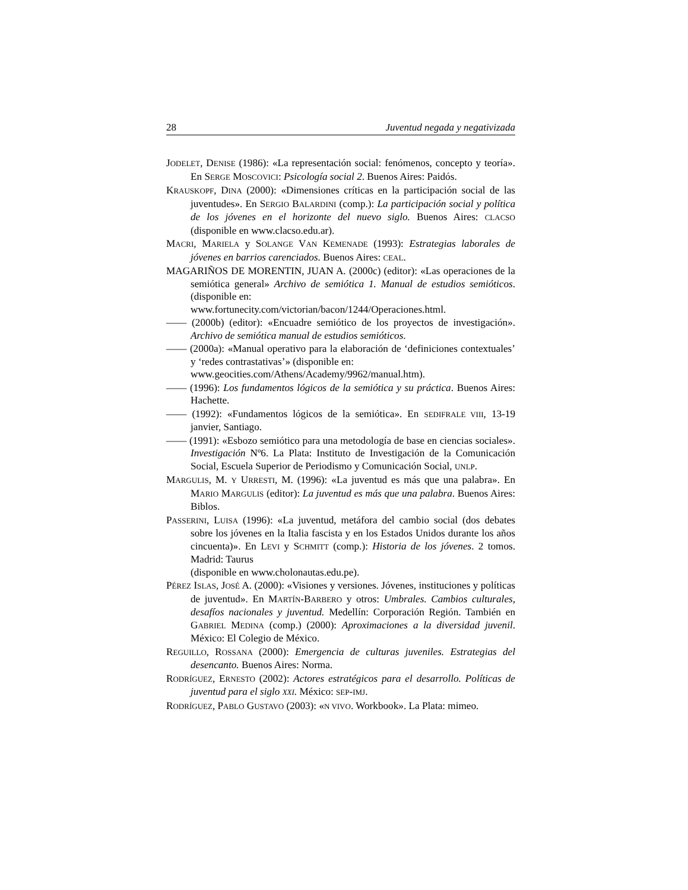28 Juventud negada y negativizada
JODELET, DENISE (1986): «La representación social: fenómenos, concepto y teoría». En SERGE MOSCOVICI: Psicología social 2. Buenos Aires: Paidós.
KRAUSKOPF, DINA (2000): «Dimensiones críticas en la participación social de las juventudes». En SERGIO BALARDINI (comp.): La participación social y política de los jóvenes en el horizonte del nuevo siglo. Buenos Aires: CLACSO (disponible en www.clacso.edu.ar).
MACRI, MARIELA y SOLANGE VAN KEMENADE (1993): Estrategias laborales de jóvenes en barrios carenciados. Buenos Aires: CEAL.
MAGARIÑOS DE MORENTIN, JUAN A. (2000c) (editor): «Las operaciones de la semiótica general» Archivo de semiótica 1. Manual de estudios semióticos. (disponible en:
www.fortunecity.com/victorian/bacon/1244/Operaciones.html.
—— (2000b) (editor): «Encuadre semiótico de los proyectos de investigación». Archivo de semiótica manual de estudios semióticos.
—— (2000a): «Manual operativo para la elaboración de ‘definiciones contextuales’ y ‘redes contrastativas’» (disponible en:
www.geocities.com/Athens/Academy/9962/manual.htm).
—— (1996): Los fundamentos lógicos de la semiótica y su práctica. Buenos Aires: Hachette.
—— (1992): «Fundamentos lógicos de la semiótica». En SEDIFRALE VIII, 13-19 janvier, Santiago.
—— (1991): «Esbozo semiótico para una metodología de base en ciencias sociales». Investigación Nº6. La Plata: Instituto de Investigación de la Comunicación Social, Escuela Superior de Periodismo y Comunicación Social, UNLP.
MARGULIS, M. Y URRESTI, M. (1996): «La juventud es más que una palabra». En MARIO MARGULIS (editor): La juventud es más que una palabra. Buenos Aires: Biblos.
PASSERINI, LUISA (1996): «La juventud, metáfora del cambio social (dos debates sobre los jóvenes en la Italia fascista y en los Estados Unidos durante los años cincuenta)». En LEVI y SCHMITT (comp.): Historia de los jóvenes. 2 tomos. Madrid: Taurus
(disponible en www.cholonautas.edu.pe).
PÉREZ ISLAS, JOSÉ A. (2000): «Visiones y versiones. Jóvenes, instituciones y políticas de juventud». En MARTÍN-BARBERO y otros: Umbrales. Cambios culturales, desafíos nacionales y juventud. Medellín: Corporación Región. También en GABRIEL MEDINA (comp.) (2000): Aproximaciones a la diversidad juvenil. México: El Colegio de México.
REGUILLO, ROSSANA (2000): Emergencia de culturas juveniles. Estrategias del desencanto. Buenos Aires: Norma.
RODRÍGUEZ, ERNESTO (2002): Actores estratégicos para el desarrollo. Políticas de juventud para el siglo XXI. México: SEP-IMJ.
RODRÍGUEZ, PABLO GUSTAVO (2003): «N VIVO. Workbook». La Plata: mimeo.